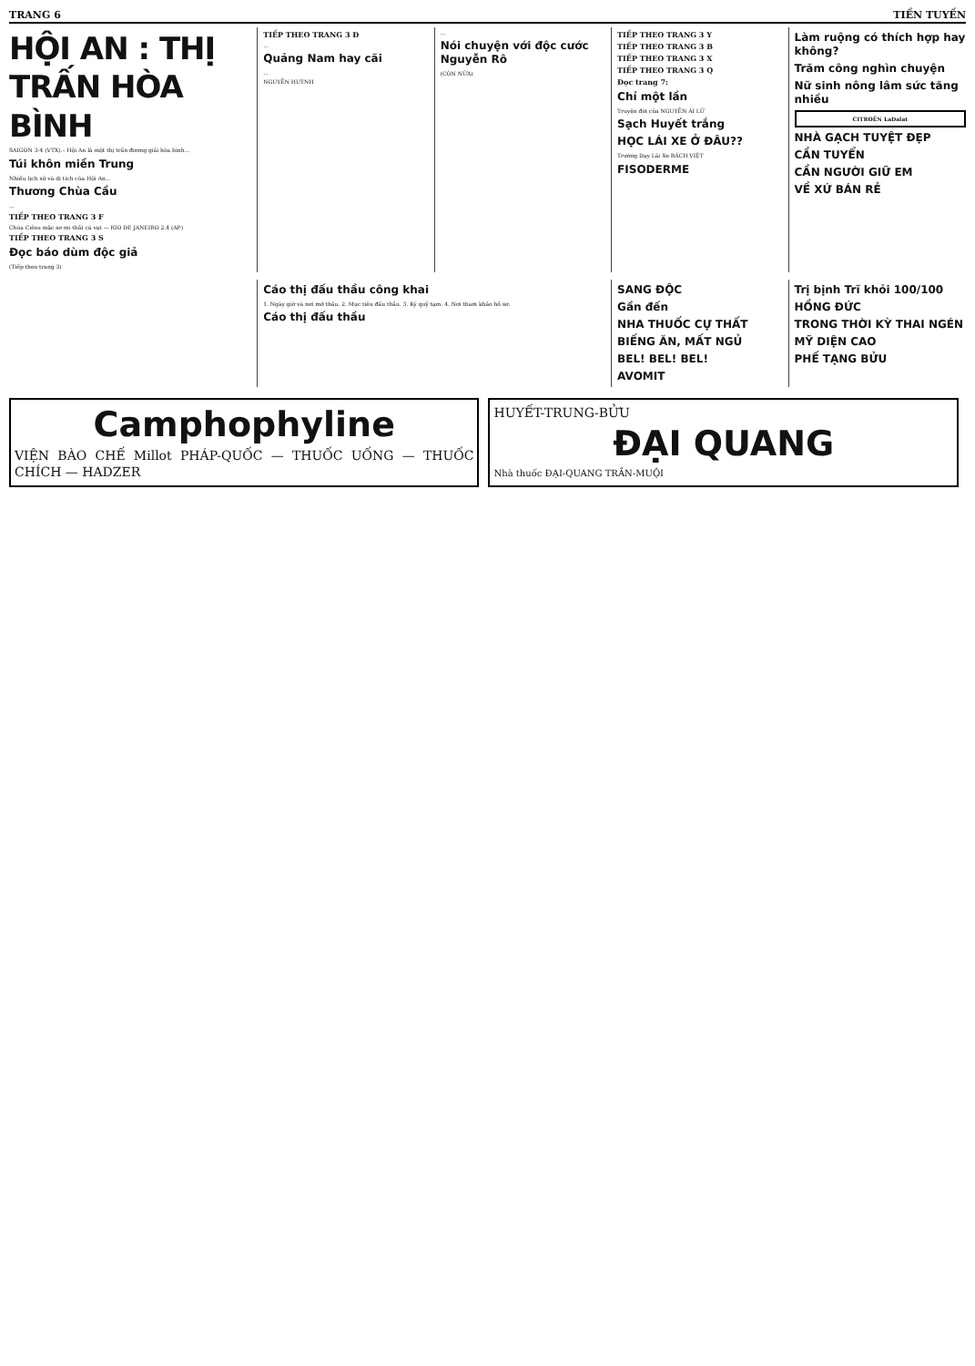TRANG 6 TIỀN TUYẾN
HỘI AN : THỊ TRẤN HÒA BÌNH
SAIGON 3-4 (VTX).– Hội An là một thị trấn đương giải hòa bình...
Túi khôn miền Trung
Nhiều lịch sử và di tích của Hội An...
Thương Chùa Cầu
...
TIẾP THEO TRANG 3 F
Chúa Ciêsu mặc sơ mi thắt cà vạt — RIO DE JANEIRO 2.4 (AP)
TIẾP THEO TRANG 3 S
Đọc báo dùm độc giả
(Tiếp theo trang 3)
TIẾP THEO TRANG 3 Đ
...
Quảng Nam hay cãi
...
NGUYỄN HUỲNH
...
Nói chuyện với độc cước Nguyễn Rô
(CÒN NỮA)
TIẾP THEO TRANG 3 Y
TIẾP THEO TRANG 3 B
TIẾP THEO TRANG 3 X
TIẾP THEO TRANG 3 Q
Đọc trang 7:
Chỉ một lần
Truyện đời của NGUYỄN ÁI LỮ
Sạch Huyết trắng
HỌC LÁI XE Ở ĐÂU??
Trường Dạy Lái Xe BÁCH VIỆT
FISODERME
Làm ruộng có thích hợp hay không?
Trăm công nghìn chuyện
Nữ sinh nông lâm sức tăng nhiều
CITROËN LaDalat
NHÀ GẠCH TUYỆT ĐẸP
CẦN TUYỂN
CẦN NGƯỜI GIỮ EM
VỀ XỨ BÁN RẺ
Cáo thị đấu thầu công khai
1. Ngày giờ và nơi mở thầu. 2. Mục tiêu đấu thầu. 3. Ký quỹ tạm. 4. Nơi tham khảo hồ sơ.
Cáo thị đấu thầu
SANG ĐỘC
Gần đến
NHA THUỐC CỰ THẤT
BIẾNG ĂN, MẤT NGỦ
BEL! BEL! BEL!
AVOMIT
Trị bịnh Trĩ khỏi 100/100
HỒNG ĐỨC
TRONG THỜI KỲ THAI NGÉN
MỸ DIỆN CAO
PHẾ TẠNG BỬU
Camphophyline
VIỆN BÀO CHẾ Millot PHÁP-QUỐC — THUỐC UỐNG — THUỐC CHÍCH — HADZER
HUYẾT-TRUNG-BỬU
ĐẠI QUANG
Nhà thuốc ĐẠI-QUANG TRẦN-MUỘI